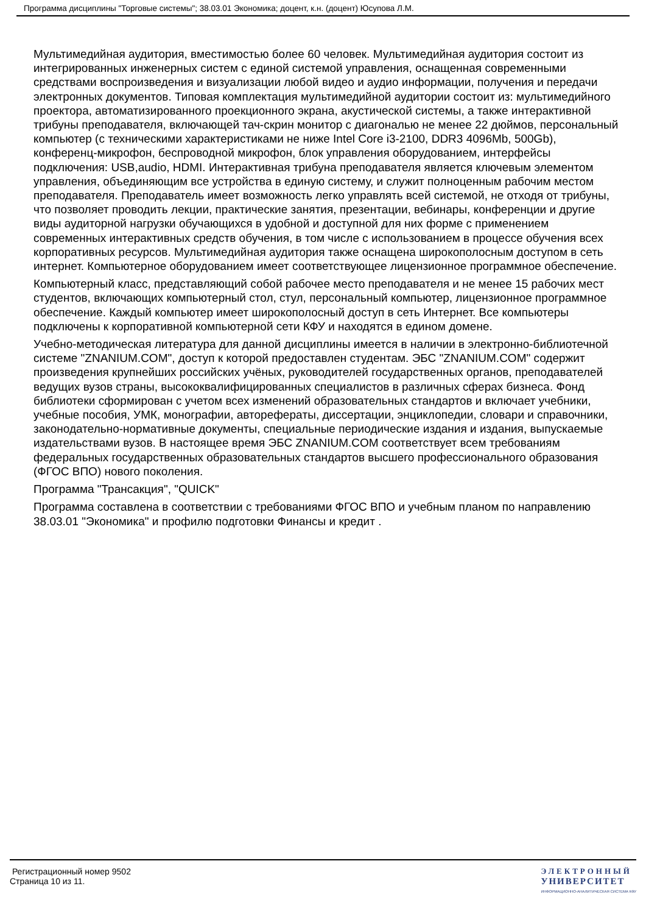Программа дисциплины "Торговые системы"; 38.03.01 Экономика; доцент, к.н. (доцент) Юсупова Л.М.
Мультимедийная аудитория, вместимостью более 60 человек. Мультимедийная аудитория состоит из интегрированных инженерных систем с единой системой управления, оснащенная современными средствами воспроизведения и визуализации любой видео и аудио информации, получения и передачи электронных документов. Типовая комплектация мультимедийной аудитории состоит из: мультимедийного проектора, автоматизированного проекционного экрана, акустической системы, а также интерактивной трибуны преподавателя, включающей тач-скрин монитор с диагональю не менее 22 дюймов, персональный компьютер (с техническими характеристиками не ниже Intel Core i3-2100, DDR3 4096Mb, 500Gb), конференц-микрофон, беспроводной микрофон, блок управления оборудованием, интерфейсы подключения: USB,audio, HDMI. Интерактивная трибуна преподавателя является ключевым элементом управления, объединяющим все устройства в единую систему, и служит полноценным рабочим местом преподавателя. Преподаватель имеет возможность легко управлять всей системой, не отходя от трибуны, что позволяет проводить лекции, практические занятия, презентации, вебинары, конференции и другие виды аудиторной нагрузки обучающихся в удобной и доступной для них форме с применением современных интерактивных средств обучения, в том числе с использованием в процессе обучения всех корпоративных ресурсов. Мультимедийная аудитория также оснащена широкополосным доступом в сеть интернет. Компьютерное оборудованием имеет соответствующее лицензионное программное обеспечение.
Компьютерный класс, представляющий собой рабочее место преподавателя и не менее 15 рабочих мест студентов, включающих компьютерный стол, стул, персональный компьютер, лицензионное программное обеспечение. Каждый компьютер имеет широкополосный доступ в сеть Интернет. Все компьютеры подключены к корпоративной компьютерной сети КФУ и находятся в едином домене.
Учебно-методическая литература для данной дисциплины имеется в наличии в электронно-библиотечной системе "ZNANIUM.COM", доступ к которой предоставлен студентам. ЭБС "ZNANIUM.COM" содержит произведения крупнейших российских учёных, руководителей государственных органов, преподавателей ведущих вузов страны, высококвалифицированных специалистов в различных сферах бизнеса. Фонд библиотеки сформирован с учетом всех изменений образовательных стандартов и включает учебники, учебные пособия, УМК, монографии, автореферaты, диссертации, энциклопедии, словари и справочники, законодательно-нормативные документы, специальные периодические издания и издания, выпускаемые издательствами вузов. В настоящее время ЭБС ZNANIUM.COM соответствует всем требованиям федеральных государственных образовательных стандартов высшего профессионального образования (ФГОС ВПО) нового поколения.
Программа "Трансакция", "QUICK"
Программа составлена в соответствии с требованиями ФГОС ВПО и учебным планом по направлению 38.03.01 "Экономика" и профилю подготовки Финансы и кредит .
Регистрационный номер 9502
Страница 10 из 11.
ЭЛЕКТРОННЫЙ
УНИВЕРСИТЕТ
ИНФОРМАЦИОННО-АНАЛИТИЧЕСКАЯ СИСТЕМА КФУ